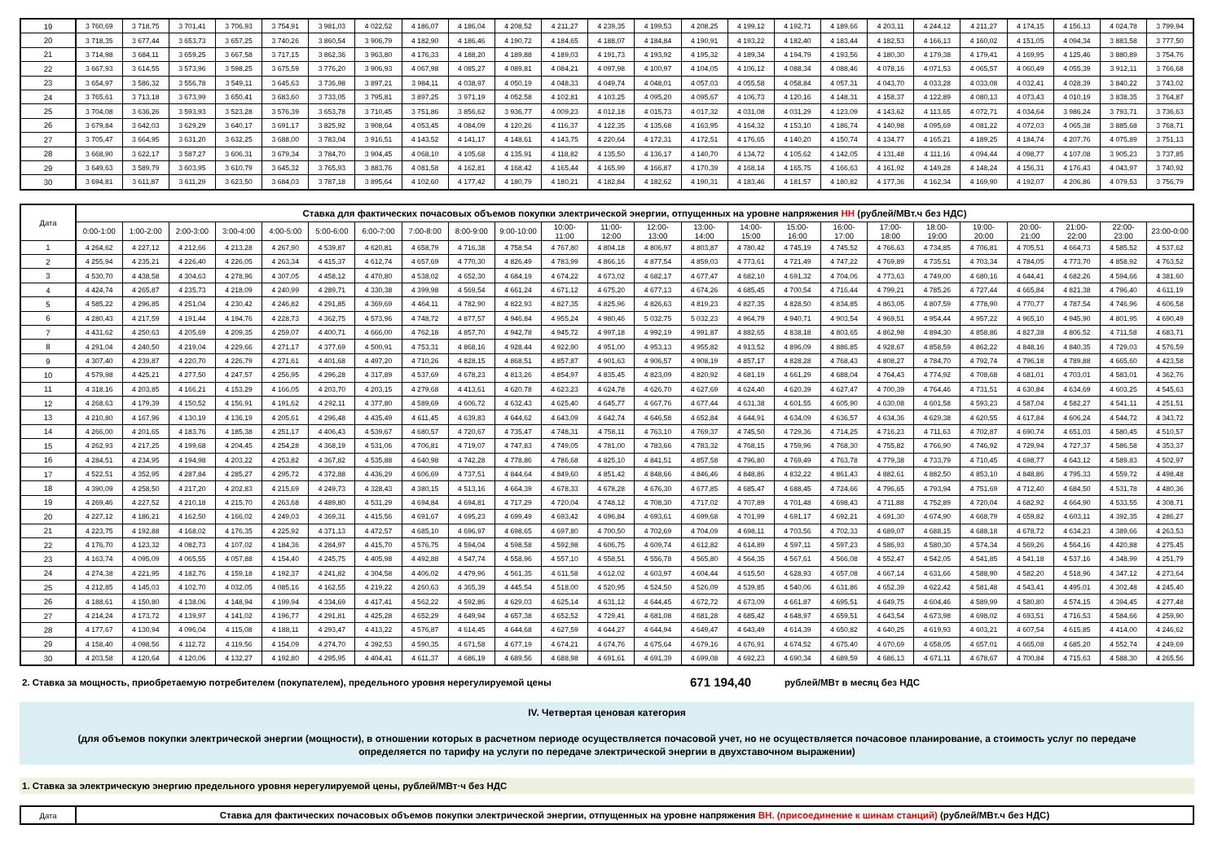| 19 | 3 760,69 | 3 718,75 | 3 701,41 | 3 706,93 | 3 754,91 | 3 981,03 | 4 022,52 | 4 186,07 | 4 186,04 | 4 208,52 | 4 211,27 | 4 239,35 | 4 199,53 | 4 208,25 | 4 199,12 | 4 192,71 | 4 189,66 | 4 203,11 | 4 244,12 | 4 211,27 | 4 174,15 | 4 156,13 | 4 024,78 | 3 799,94 |
| 20 | 3 718,35 | 3 677,44 | 3 653,73 | 3 657,25 | 3 740,26 | 3 860,54 | 3 906,79 | 4 182,90 | 4 186,46 | 4 190,72 | 4 184,65 | 4 188,07 | 4 184,84 | 4 190,91 | 4 193,22 | 4 182,40 | 4 183,44 | 4 182,53 | 4 166,13 | 4 160,02 | 4 151,05 | 4 094,34 | 3 883,58 | 3 777,50 |
| 21 | 3 714,98 | 3 684,11 | 3 659,25 | 3 667,58 | 3 717,15 | 3 862,36 | 3 963,80 | 4 176,33 | 4 188,20 | 4 189,88 | 4 189,03 | 4 191,73 | 4 193,92 | 4 195,32 | 4 189,34 | 4 194,79 | 4 193,56 | 4 180,30 | 4 179,38 | 4 179,41 | 4 169,95 | 4 125,46 | 3 880,89 | 3 754,76 |
| 22 | 3 667,93 | 3 614,55 | 3 573,96 | 3 598,25 | 3 675,59 | 3 776,20 | 3 906,93 | 4 067,98 | 4 085,27 | 4 089,81 | 4 084,21 | 4 097,98 | 4 100,97 | 4 104,05 | 4 106,12 | 4 088,34 | 4 088,46 | 4 078,16 | 4 071,53 | 4 065,57 | 4 060,49 | 4 055,39 | 3 912,11 | 3 766,68 |
| 23 | 3 654,97 | 3 586,32 | 3 556,78 | 3 549,11 | 3 645,63 | 3 736,98 | 3 897,21 | 3 984,11 | 4 038,97 | 4 050,19 | 4 048,33 | 4 049,74 | 4 048,01 | 4 057,03 | 4 055,58 | 4 058,84 | 4 057,31 | 4 043,70 | 4 033,28 | 4 033,08 | 4 032,41 | 4 028,39 | 3 840,22 | 3 743,02 |
| 24 | 3 765,61 | 3 713,18 | 3 673,99 | 3 650,41 | 3 683,60 | 3 733,05 | 3 795,81 | 3 897,25 | 3 971,19 | 4 052,58 | 4 102,81 | 4 103,25 | 4 095,20 | 4 095,67 | 4 106,73 | 4 120,16 | 4 148,31 | 4 158,37 | 4 122,89 | 4 080,13 | 4 073,43 | 4 010,19 | 3 838,35 | 3 764,87 |
| 25 | 3 704,08 | 3 636,26 | 3 593,93 | 3 523,28 | 3 576,39 | 3 653,78 | 3 710,45 | 3 751,86 | 3 856,62 | 3 936,77 | 4 009,23 | 4 012,18 | 4 015,73 | 4 017,32 | 4 031,08 | 4 031,29 | 4 123,09 | 4 143,62 | 4 113,65 | 4 072,71 | 4 034,64 | 3 986,24 | 3 793,71 | 3 736,63 |
| 26 | 3 679,84 | 3 642,03 | 3 629,29 | 3 640,17 | 3 691,17 | 3 825,92 | 3 908,64 | 4 053,45 | 4 084,09 | 4 120,26 | 4 116,37 | 4 122,35 | 4 135,68 | 4 163,95 | 4 164,32 | 4 153,10 | 4 186,74 | 4 140,98 | 4 095,69 | 4 081,22 | 4 072,03 | 4 065,38 | 3 885,68 | 3 768,71 |
| 27 | 3 705,47 | 3 664,95 | 3 631,20 | 3 632,25 | 3 688,00 | 3 783,04 | 3 916,51 | 4 143,52 | 4 141,17 | 4 148,61 | 4 143,75 | 4 220,64 | 4 172,31 | 4 172,51 | 4 176,65 | 4 140,20 | 4 150,74 | 4 134,77 | 4 165,21 | 4 189,25 | 4 184,74 | 4 207,76 | 4 075,89 | 3 751,13 |
| 28 | 3 668,90 | 3 622,17 | 3 587,27 | 3 606,31 | 3 679,34 | 3 784,70 | 3 904,45 | 4 068,10 | 4 105,68 | 4 135,91 | 4 118,82 | 4 135,50 | 4 136,17 | 4 140,70 | 4 134,72 | 4 105,62 | 4 142,05 | 4 131,48 | 4 111,16 | 4 094,44 | 4 098,77 | 4 107,08 | 3 905,23 | 3 737,85 |
| 29 | 3 649,63 | 3 589,79 | 3 603,95 | 3 610,79 | 3 645,32 | 3 765,93 | 3 883,76 | 4 081,58 | 4 162,81 | 4 168,42 | 4 165,44 | 4 165,99 | 4 166,87 | 4 170,39 | 4 168,14 | 4 165,75 | 4 166,63 | 4 161,92 | 4 149,28 | 4 148,24 | 4 156,31 | 4 176,43 | 4 043,97 | 3 740,92 |
| 30 | 3 694,81 | 3 611,87 | 3 611,29 | 3 623,50 | 3 684,03 | 3 787,18 | 3 895,64 | 4 102,60 | 4 177,42 | 4 180,79 | 4 180,21 | 4 182,84 | 4 182,62 | 4 190,31 | 4 183,46 | 4 181,57 | 4 180,82 | 4 177,36 | 4 162,34 | 4 169,90 | 4 192,07 | 4 206,86 | 4 079,53 | 3 756,79 |
| Дата | Ставка для фактических почасовых объемов покупки электрической энергии, отпущенных на уровне напряжения НН (рублей/МВт.ч без НДС) | | | | | | | | | | | | | | | | | | | | | | | |
| --- | --- | --- | --- | --- | --- | --- | --- | --- | --- | --- | --- | --- | --- | --- | --- | --- | --- | --- | --- | --- | --- | --- | --- | --- |
| | 0:00-1:00 | 1:00-2:00 | 2:00-3:00 | 3:00-4:00 | 4:00-5:00 | 5:00-6:00 | 6:00-7:00 | 7:00-8:00 | 8:00-9:00 | 9:00-10:00 | 10:00- 11:00 | 11:00- 12:00 | 12:00- 13:00 | 13:00- 14:00 | 14:00- 15:00 | 15:00- 16:00 | 16:00- 17:00 | 17:00- 18:00 | 18:00- 19:00 | 19:00- 20:00 | 20:00- 21:00 | 21:00- 22:00 | 22:00- 23:00 | 23:00-0:00 |
| 1 | 4 264,62 | 4 227,12 | 4 212,66 | 4 213,28 | 4 267,90 | 4 539,87 | 4 620,81 | 4 658,79 | 4 716,38 | 4 758,54 | 4 767,80 | 4 804,18 | 4 806,97 | 4 803,87 | 4 780,42 | 4 745,19 | 4 745,52 | 4 766,63 | 4 734,85 | 4 706,81 | 4 705,51 | 4 664,73 | 4 585,52 | 4 537,62 |
| 2 | 4 255,94 | 4 235,21 | 4 226,40 | 4 226,05 | 4 263,34 | 4 415,37 | 4 612,74 | 4 657,69 | 4 770,30 | 4 826,49 | 4 783,99 | 4 866,16 | 4 877,54 | 4 859,03 | 4 773,61 | 4 721,49 | 4 747,22 | 4 769,89 | 4 735,51 | 4 703,34 | 4 784,05 | 4 773,70 | 4 858,92 | 4 763,52 |
| 3 | 4 530,70 | 4 438,58 | 4 304,63 | 4 278,96 | 4 307,05 | 4 458,12 | 4 470,80 | 4 538,02 | 4 652,30 | 4 684,19 | 4 674,22 | 4 673,02 | 4 682,17 | 4 677,47 | 4 682,10 | 4 691,32 | 4 704,06 | 4 773,63 | 4 749,00 | 4 680,16 | 4 644,41 | 4 682,26 | 4 594,66 | 4 381,60 |
| 4 | 4 424,74 | 4 265,87 | 4 235,73 | 4 218,09 | 4 240,99 | 4 289,71 | 4 330,38 | 4 399,98 | 4 569,54 | 4 661,24 | 4 671,12 | 4 675,20 | 4 677,13 | 4 674,26 | 4 685,45 | 4 700,54 | 4 716,44 | 4 799,21 | 4 785,26 | 4 727,44 | 4 665,84 | 4 821,38 | 4 796,40 | 4 611,19 |
| 5 | 4 585,22 | 4 296,85 | 4 251,04 | 4 230,42 | 4 246,82 | 4 291,85 | 4 369,69 | 4 464,11 | 4 782,90 | 4 822,93 | 4 827,35 | 4 825,96 | 4 826,63 | 4 819,23 | 4 827,35 | 4 828,50 | 4 834,85 | 4 863,05 | 4 807,59 | 4 778,90 | 4 770,77 | 4 787,54 | 4 746,96 | 4 606,58 |
| 6 | 4 280,43 | 4 217,59 | 4 191,44 | 4 194,76 | 4 228,73 | 4 362,75 | 4 573,96 | 4 748,72 | 4 877,57 | 4 946,84 | 4 955,24 | 4 980,46 | 5 032,75 | 5 032,23 | 4 964,79 | 4 940,71 | 4 903,54 | 4 969,51 | 4 954,44 | 4 957,22 | 4 965,10 | 4 945,90 | 4 801,95 | 4 690,49 |
| 7 | 4 431,62 | 4 250,63 | 4 205,69 | 4 209,35 | 4 259,07 | 4 400,71 | 4 666,00 | 4 762,18 | 4 857,70 | 4 942,78 | 4 945,72 | 4 997,18 | 4 992,19 | 4 991,87 | 4 882,65 | 4 838,18 | 4 803,65 | 4 862,98 | 4 894,30 | 4 858,86 | 4 827,38 | 4 806,52 | 4 711,58 | 4 683,71 |
| 8 | 4 291,04 | 4 240,50 | 4 219,04 | 4 229,66 | 4 271,17 | 4 377,69 | 4 500,91 | 4 753,31 | 4 868,16 | 4 928,44 | 4 922,90 | 4 951,00 | 4 953,13 | 4 955,82 | 4 913,52 | 4 896,09 | 4 886,85 | 4 928,67 | 4 858,59 | 4 862,22 | 4 848,16 | 4 840,35 | 4 729,03 | 4 576,59 |
| 9 | 4 307,40 | 4 239,87 | 4 220,70 | 4 226,79 | 4 271,61 | 4 401,68 | 4 497,20 | 4 710,26 | 4 828,15 | 4 868,51 | 4 857,87 | 4 901,63 | 4 906,57 | 4 908,19 | 4 857,17 | 4 828,28 | 4 768,43 | 4 808,27 | 4 784,70 | 4 792,74 | 4 796,18 | 4 789,88 | 4 665,60 | 4 423,58 |
| 10 | 4 579,98 | 4 425,21 | 4 277,50 | 4 247,57 | 4 256,95 | 4 296,28 | 4 317,89 | 4 537,69 | 4 678,23 | 4 813,26 | 4 854,97 | 4 835,45 | 4 823,09 | 4 820,92 | 4 681,19 | 4 661,29 | 4 688,04 | 4 764,43 | 4 774,92 | 4 708,68 | 4 681,01 | 4 703,01 | 4 583,01 | 4 362,76 |
| 11 | 4 318,16 | 4 203,85 | 4 166,21 | 4 153,29 | 4 166,05 | 4 203,70 | 4 203,15 | 4 279,68 | 4 413,61 | 4 620,78 | 4 623,23 | 4 624,78 | 4 626,70 | 4 627,69 | 4 624,40 | 4 620,39 | 4 627,47 | 4 700,39 | 4 764,46 | 4 731,51 | 4 630,84 | 4 634,69 | 4 603,25 | 4 545,63 |
| 12 | 4 268,63 | 4 179,39 | 4 150,52 | 4 156,91 | 4 191,62 | 4 292,11 | 4 377,80 | 4 589,69 | 4 606,72 | 4 632,43 | 4 625,40 | 4 645,77 | 4 667,76 | 4 677,44 | 4 631,38 | 4 601,55 | 4 605,90 | 4 630,08 | 4 601,58 | 4 593,23 | 4 587,04 | 4 582,27 | 4 541,11 | 4 251,51 |
| 13 | 4 210,80 | 4 167,96 | 4 130,19 | 4 136,19 | 4 205,61 | 4 296,48 | 4 435,49 | 4 611,45 | 4 639,83 | 4 644,62 | 4 643,09 | 4 642,74 | 4 646,58 | 4 652,84 | 4 644,91 | 4 634,09 | 4 636,57 | 4 634,36 | 4 629,38 | 4 620,55 | 4 617,84 | 4 606,24 | 4 544,72 | 4 343,72 |
| 14 | 4 266,00 | 4 201,65 | 4 183,76 | 4 185,38 | 4 251,17 | 4 406,43 | 4 539,67 | 4 680,57 | 4 720,67 | 4 735,47 | 4 748,31 | 4 758,11 | 4 763,10 | 4 769,37 | 4 745,50 | 4 729,36 | 4 714,25 | 4 716,23 | 4 711,63 | 4 702,87 | 4 690,74 | 4 651,03 | 4 580,45 | 4 510,57 |
| 15 | 4 262,93 | 4 217,25 | 4 199,68 | 4 204,45 | 4 254,28 | 4 368,19 | 4 531,06 | 4 706,81 | 4 719,07 | 4 747,83 | 4 749,05 | 4 781,00 | 4 783,66 | 4 783,32 | 4 768,15 | 4 759,96 | 4 768,30 | 4 755,82 | 4 766,90 | 4 746,92 | 4 729,94 | 4 727,37 | 4 586,58 | 4 353,37 |
| 16 | 4 284,51 | 4 234,95 | 4 194,98 | 4 203,22 | 4 253,82 | 4 367,82 | 4 535,88 | 4 640,98 | 4 742,28 | 4 778,86 | 4 786,68 | 4 825,10 | 4 841,51 | 4 857,58 | 4 796,80 | 4 769,49 | 4 763,78 | 4 779,38 | 4 733,79 | 4 710,45 | 4 698,77 | 4 643,12 | 4 589,83 | 4 502,97 |
| 17 | 4 522,51 | 4 352,95 | 4 287,84 | 4 285,27 | 4 295,72 | 4 372,88 | 4 436,29 | 4 606,69 | 4 737,51 | 4 844,64 | 4 849,60 | 4 851,42 | 4 848,66 | 4 846,46 | 4 848,86 | 4 832,22 | 4 861,43 | 4 882,61 | 4 882,50 | 4 853,10 | 4 848,86 | 4 795,33 | 4 559,72 | 4 498,48 |
| 18 | 4 390,09 | 4 258,50 | 4 217,20 | 4 202,83 | 4 215,69 | 4 249,73 | 4 328,43 | 4 380,15 | 4 513,16 | 4 664,39 | 4 678,33 | 4 678,28 | 4 676,30 | 4 677,85 | 4 685,47 | 4 688,45 | 4 724,66 | 4 796,65 | 4 793,94 | 4 751,69 | 4 712,40 | 4 684,50 | 4 531,78 | 4 480,36 |
| 19 | 4 269,46 | 4 227,52 | 4 210,18 | 4 215,70 | 4 263,68 | 4 489,80 | 4 531,29 | 4 694,84 | 4 694,81 | 4 717,29 | 4 720,04 | 4 748,12 | 4 708,30 | 4 717,02 | 4 707,89 | 4 701,48 | 4 698,43 | 4 711,88 | 4 752,89 | 4 720,04 | 4 682,92 | 4 664,90 | 4 533,55 | 4 308,71 |
| 20 | 4 227,12 | 4 186,21 | 4 162,50 | 4 166,02 | 4 249,03 | 4 369,31 | 4 415,56 | 4 691,67 | 4 695,23 | 4 699,49 | 4 693,42 | 4 696,84 | 4 693,61 | 4 699,68 | 4 701,99 | 4 691,17 | 4 692,21 | 4 691,30 | 4 674,90 | 4 668,79 | 4 659,82 | 4 603,11 | 4 392,35 | 4 286,27 |
| 21 | 4 223,75 | 4 192,88 | 4 168,02 | 4 176,35 | 4 225,92 | 4 371,13 | 4 472,57 | 4 685,10 | 4 696,97 | 4 698,65 | 4 697,80 | 4 700,50 | 4 702,69 | 4 704,09 | 4 698,11 | 4 703,56 | 4 702,33 | 4 689,07 | 4 688,15 | 4 688,18 | 4 678,72 | 4 634,23 | 4 389,66 | 4 263,53 |
| 22 | 4 176,70 | 4 123,32 | 4 082,73 | 4 107,02 | 4 184,36 | 4 284,97 | 4 415,70 | 4 576,75 | 4 594,04 | 4 598,58 | 4 592,98 | 4 606,75 | 4 609,74 | 4 612,82 | 4 614,89 | 4 597,11 | 4 597,23 | 4 586,93 | 4 580,30 | 4 574,34 | 4 569,26 | 4 564,16 | 4 420,88 | 4 275,45 |
| 23 | 4 163,74 | 4 095,09 | 4 065,55 | 4 057,88 | 4 154,40 | 4 245,75 | 4 405,98 | 4 492,88 | 4 547,74 | 4 558,96 | 4 557,10 | 4 558,51 | 4 556,78 | 4 565,80 | 4 564,35 | 4 567,61 | 4 566,08 | 4 552,47 | 4 542,05 | 4 541,85 | 4 541,18 | 4 537,16 | 4 348,99 | 4 251,79 |
| 24 | 4 274,38 | 4 221,95 | 4 182,76 | 4 159,18 | 4 192,37 | 4 241,82 | 4 304,58 | 4 406,02 | 4 479,96 | 4 561,35 | 4 611,58 | 4 612,02 | 4 603,97 | 4 604,44 | 4 615,50 | 4 628,93 | 4 657,08 | 4 667,14 | 4 631,66 | 4 588,90 | 4 582,20 | 4 518,96 | 4 347,12 | 4 273,64 |
| 25 | 4 212,85 | 4 145,03 | 4 102,70 | 4 032,05 | 4 085,16 | 4 162,55 | 4 219,22 | 4 260,63 | 4 365,39 | 4 445,54 | 4 518,00 | 4 520,95 | 4 524,50 | 4 526,09 | 4 539,85 | 4 540,06 | 4 631,86 | 4 652,39 | 4 622,42 | 4 581,48 | 4 543,41 | 4 495,01 | 4 302,48 | 4 245,40 |
| 26 | 4 188,61 | 4 150,80 | 4 138,06 | 4 148,94 | 4 199,94 | 4 334,69 | 4 417,41 | 4 562,22 | 4 592,86 | 4 629,03 | 4 625,14 | 4 631,12 | 4 644,45 | 4 672,72 | 4 673,09 | 4 661,87 | 4 695,51 | 4 649,75 | 4 604,46 | 4 589,99 | 4 580,80 | 4 574,15 | 4 394,45 | 4 277,48 |
| 27 | 4 214,24 | 4 173,72 | 4 139,97 | 4 141,02 | 4 196,77 | 4 291,81 | 4 425,28 | 4 652,29 | 4 649,94 | 4 657,38 | 4 652,52 | 4 729,41 | 4 681,08 | 4 681,28 | 4 685,42 | 4 648,97 | 4 659,51 | 4 643,54 | 4 673,98 | 4 698,02 | 4 693,51 | 4 716,53 | 4 584,66 | 4 259,90 |
| 28 | 4 177,67 | 4 130,94 | 4 096,04 | 4 115,08 | 4 188,11 | 4 293,47 | 4 413,22 | 4 576,87 | 4 614,45 | 4 644,68 | 4 627,59 | 4 644,27 | 4 644,94 | 4 649,47 | 4 643,49 | 4 614,39 | 4 650,82 | 4 640,25 | 4 619,93 | 4 603,21 | 4 607,54 | 4 615,85 | 4 414,00 | 4 246,62 |
| 29 | 4 158,40 | 4 098,56 | 4 112,72 | 4 119,56 | 4 154,09 | 4 274,70 | 4 392,53 | 4 590,35 | 4 671,58 | 4 677,19 | 4 674,21 | 4 674,76 | 4 675,64 | 4 679,16 | 4 676,91 | 4 674,52 | 4 675,40 | 4 670,69 | 4 658,05 | 4 657,01 | 4 665,08 | 4 685,20 | 4 552,74 | 4 249,69 |
| 30 | 4 203,58 | 4 120,64 | 4 120,06 | 4 132,27 | 4 192,80 | 4 295,95 | 4 404,41 | 4 611,37 | 4 686,19 | 4 689,56 | 4 688,98 | 4 691,61 | 4 691,39 | 4 699,08 | 4 692,23 | 4 690,34 | 4 689,59 | 4 686,13 | 4 671,11 | 4 678,67 | 4 700,84 | 4 715,63 | 4 588,30 | 4 265,56 |
2. Ставка за мощность, приобретаемую потребителем (покупателем), предельного уровня нерегулируемой цены 671 194,40 рублей/МВт в месяц без НДС
IV. Четвертая ценовая категория
(для объемов покупки электрической энергии (мощности), в отношении которых в расчетном периоде осуществляется почасовой учет, но не осуществляется почасовое планирование, а стоимость услуг по передаче определяется по тарифу на услуги по передаче электрической энергии в двухставочном выражении)
1. Ставка за электрическую энергию предельного уровня нерегулируемой цены, рублей/МВт·ч без НДС
| Дата | Ставка для фактических почасовых объемов покупки электрической энергии, отпущенных на уровне напряжения ВН. (присоединение к шинам станций) (рублей/МВт.ч без НДС) |
| --- | --- |